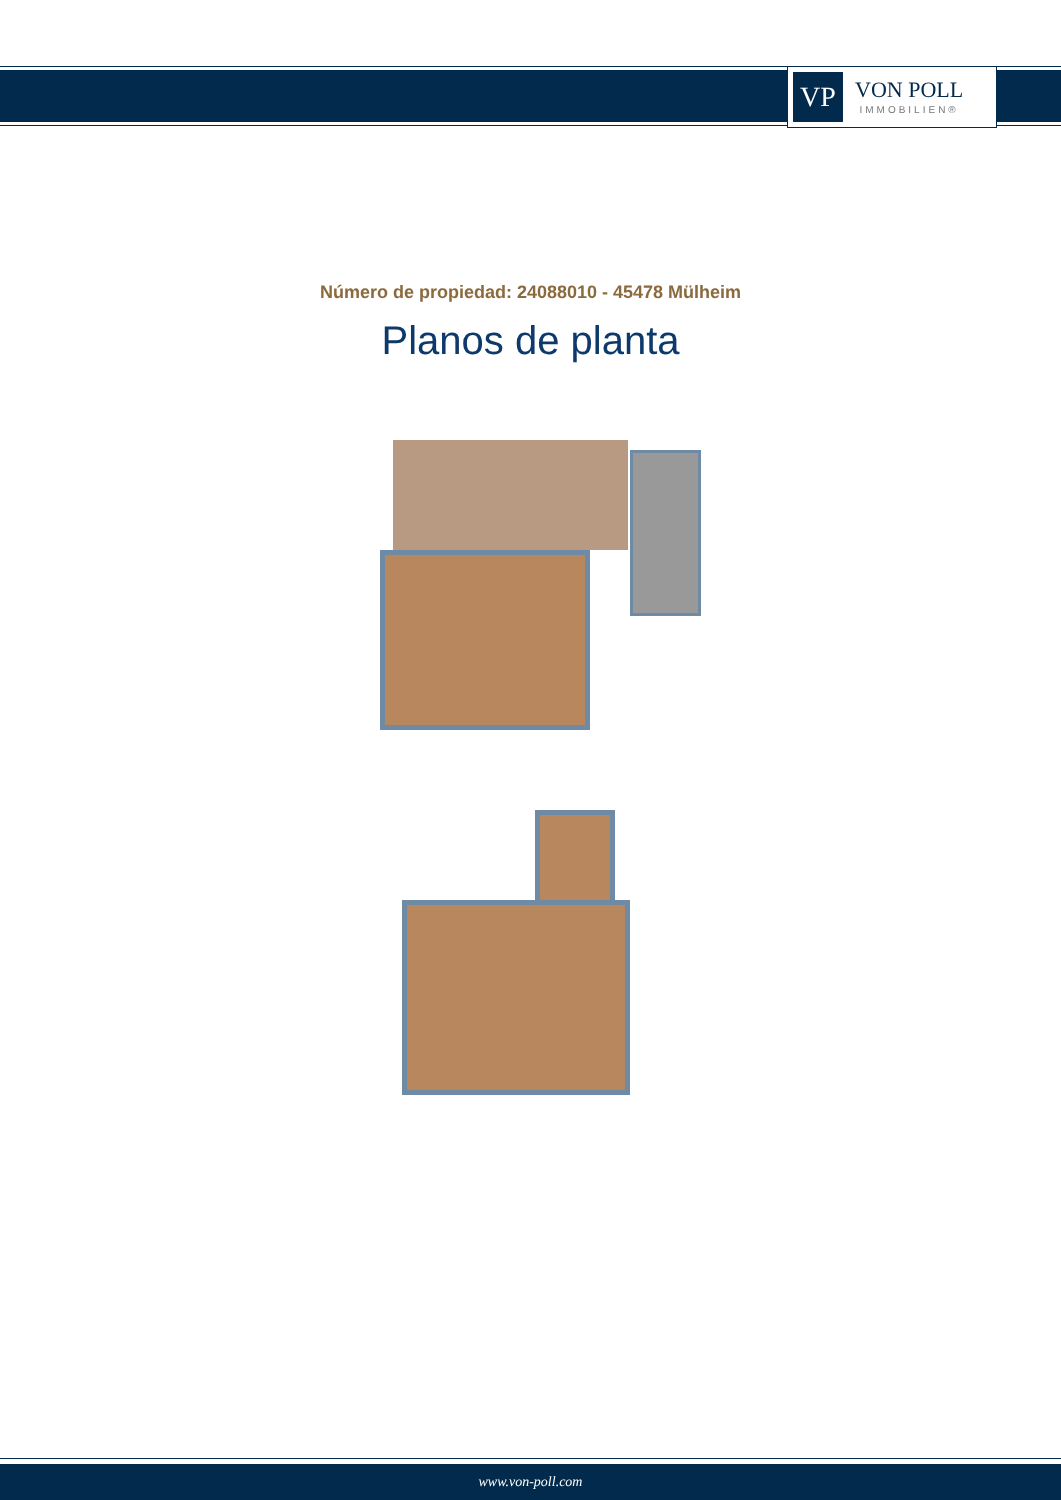VP
VON POLL
IMMOBILIEN®
Número de propiedad: 24088010 - 45478 Mülheim
Planos de planta
www.von-poll.com